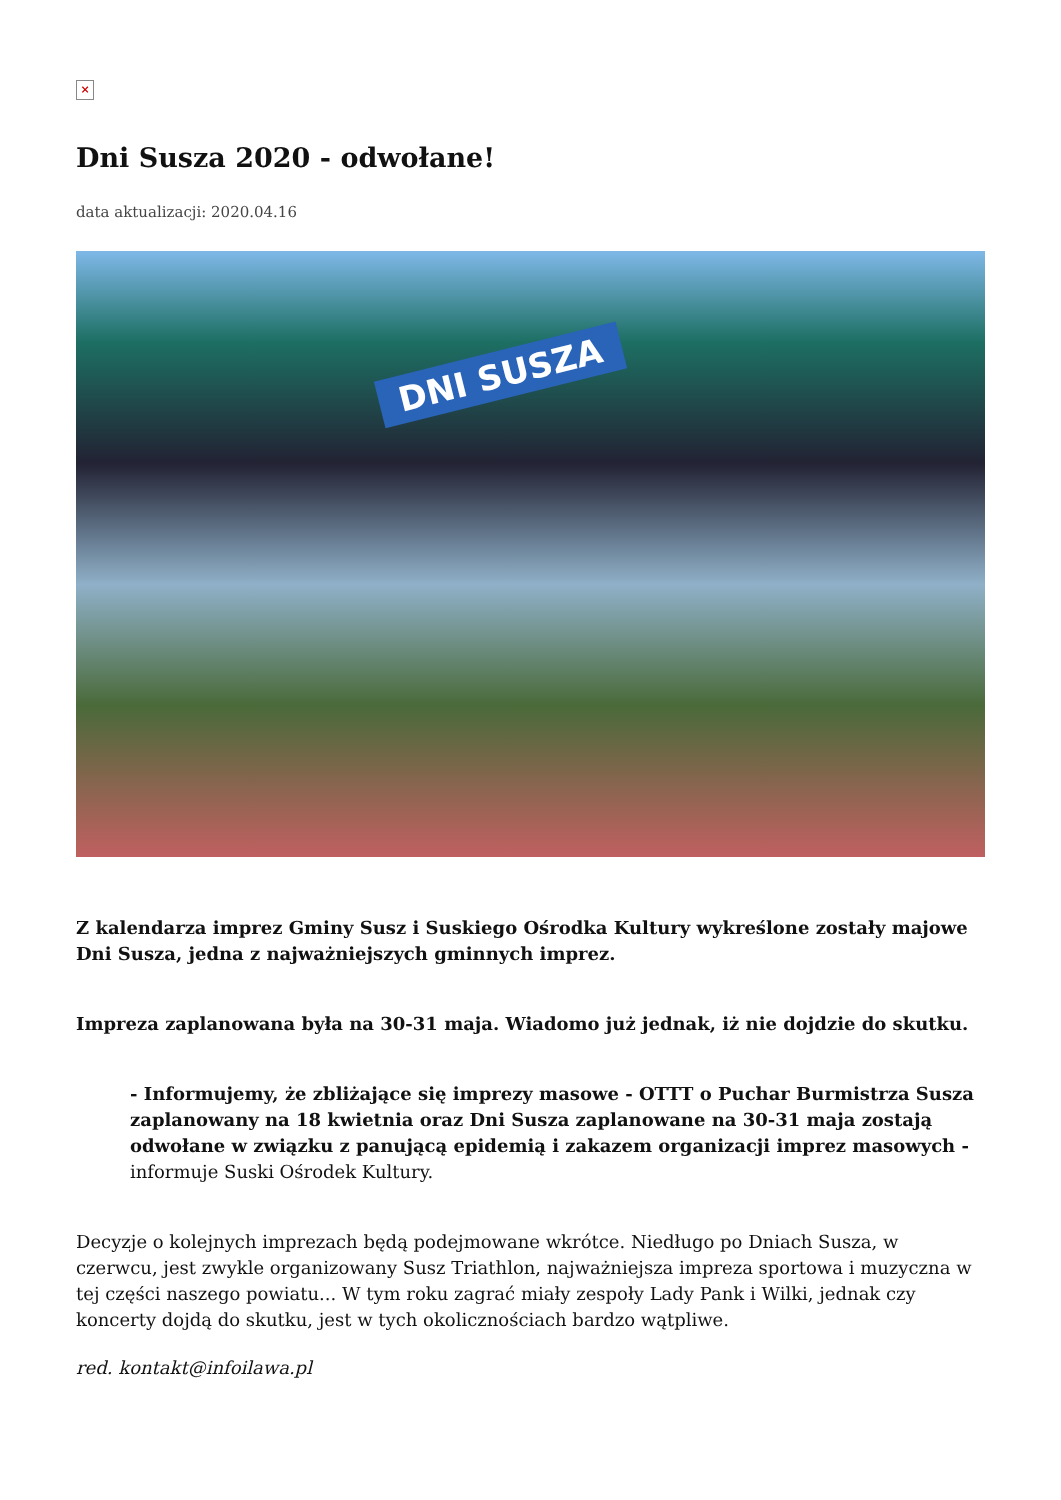×
Dni Susza 2020 - odwołane!
data aktualizacji: 2020.04.16
DNI SUSZA
Z kalendarza imprez Gminy Susz i Suskiego Ośrodka Kultury wykreślone zostały majowe Dni Susza, jedna z najważniejszych gminnych imprez.
Impreza zaplanowana była na 30-31 maja. Wiadomo już jednak, iż nie dojdzie do skutku.
- Informujemy, że zbliżające się imprezy masowe - OTTT o Puchar Burmistrza Susza zaplanowany na 18 kwietnia oraz Dni Susza zaplanowane na 30-31 maja zostają odwołane w związku z panującą epidemią i zakazem organizacji imprez masowych - informuje Suski Ośrodek Kultury.
Decyzje o kolejnych imprezach będą podejmowane wkrótce. Niedługo po Dniach Susza, w czerwcu, jest zwykle organizowany Susz Triathlon, najważniejsza impreza sportowa i muzyczna w tej części naszego powiatu... W tym roku zagrać miały zespoły Lady Pank i Wilki, jednak czy koncerty dojdą do skutku, jest w tych okolicznościach bardzo wątpliwe.
red. kontakt@infoilawa.pl